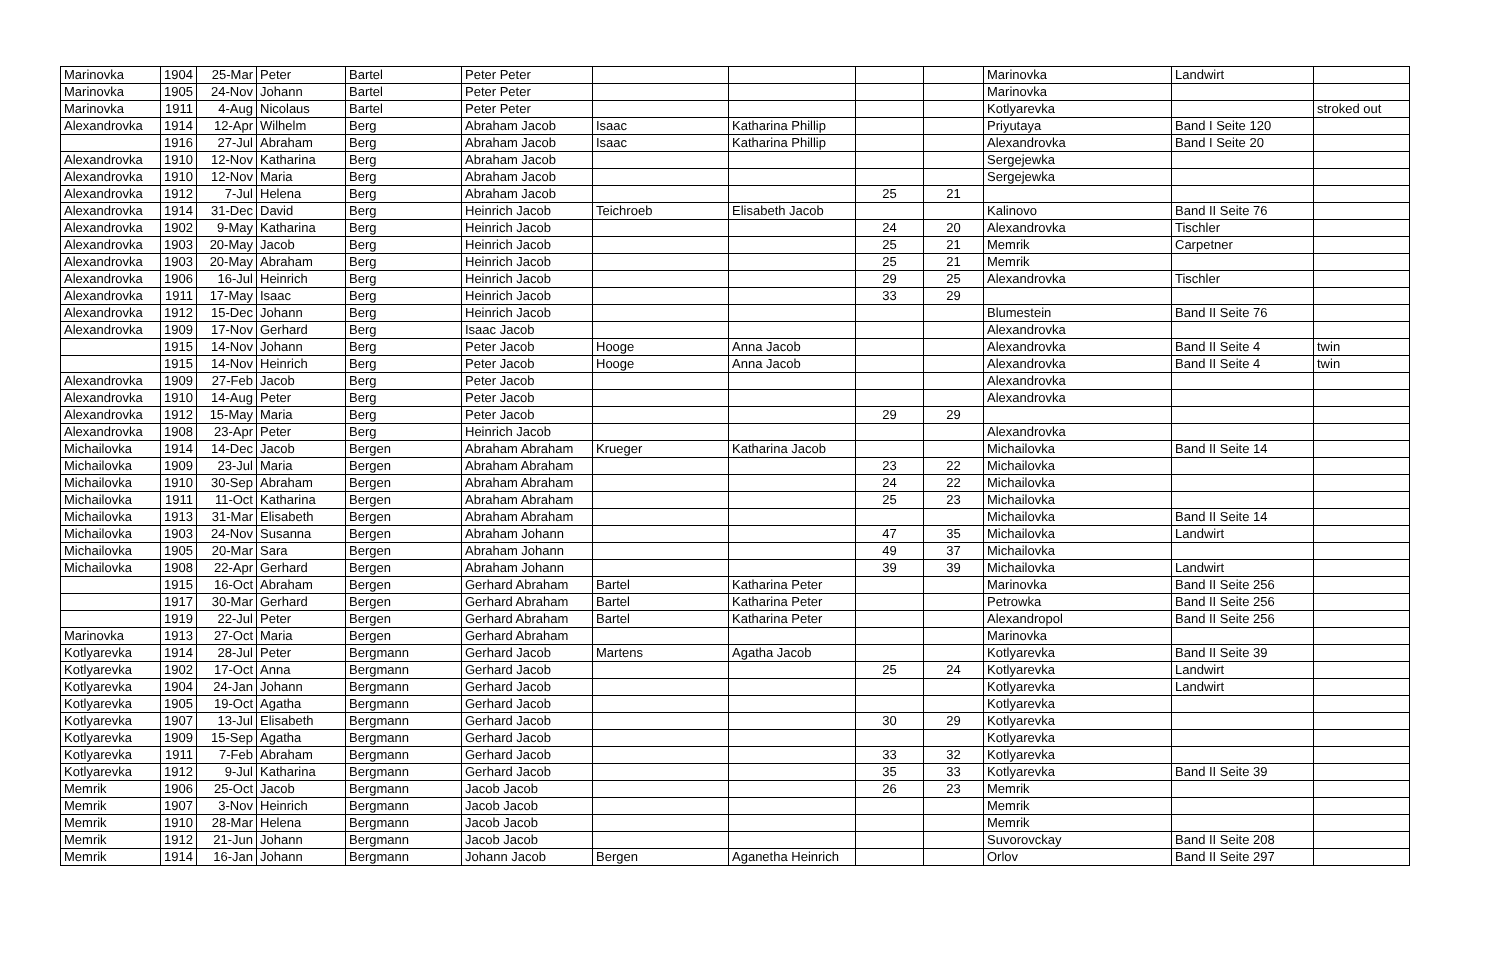| Marinovka | 1904 | 25-Mar | Peter | Bartel | Peter Peter | | | | | Marinovka | Landwirt | |
| Marinovka | 1905 | 24-Nov | Johann | Bartel | Peter Peter | | | | | Marinovka | | |
| Marinovka | 1911 | 4-Aug | Nicolaus | Bartel | Peter Peter | | | | | Kotlyarevka | | stroked out |
| Alexandrovka | 1914 | 12-Apr | Wilhelm | Berg | Abraham Jacob | Isaac | Katharina Phillip | | | Priyutaya | Band I Seite 120 | |
| | 1916 | 27-Jul | Abraham | Berg | Abraham Jacob | Isaac | Katharina Phillip | | | Alexandrovka | Band I Seite 20 | |
| Alexandrovka | 1910 | 12-Nov | Katharina | Berg | Abraham Jacob | | | | | Sergejewka | | |
| Alexandrovka | 1910 | 12-Nov | Maria | Berg | Abraham Jacob | | | | | Sergejewka | | |
| Alexandrovka | 1912 | 7-Jul | Helena | Berg | Abraham Jacob | | | 25 | 21 | | | |
| Alexandrovka | 1914 | 31-Dec | David | Berg | Heinrich Jacob | Teichroeb | Elisabeth Jacob | | | Kalinovo | Band II Seite 76 | |
| Alexandrovka | 1902 | 9-May | Katharina | Berg | Heinrich Jacob | | | 24 | 20 | Alexandrovka | Tischler | |
| Alexandrovka | 1903 | 20-May | Jacob | Berg | Heinrich Jacob | | | 25 | 21 | Memrik | Carpetner | |
| Alexandrovka | 1903 | 20-May | Abraham | Berg | Heinrich Jacob | | | 25 | 21 | Memrik | | |
| Alexandrovka | 1906 | 16-Jul | Heinrich | Berg | Heinrich Jacob | | | 29 | 25 | Alexandrovka | Tischler | |
| Alexandrovka | 1911 | 17-May | Isaac | Berg | Heinrich Jacob | | | 33 | 29 | | | |
| Alexandrovka | 1912 | 15-Dec | Johann | Berg | Heinrich Jacob | | | | | Blumestein | Band II Seite 76 | |
| Alexandrovka | 1909 | 17-Nov | Gerhard | Berg | Isaac Jacob | | | | | Alexandrovka | | |
| | 1915 | 14-Nov | Johann | Berg | Peter Jacob | Hooge | Anna Jacob | | | Alexandrovka | Band II Seite 4 | twin |
| | 1915 | 14-Nov | Heinrich | Berg | Peter Jacob | Hooge | Anna Jacob | | | Alexandrovka | Band II Seite 4 | twin |
| Alexandrovka | 1909 | 27-Feb | Jacob | Berg | Peter Jacob | | | | | Alexandrovka | | |
| Alexandrovka | 1910 | 14-Aug | Peter | Berg | Peter Jacob | | | | | Alexandrovka | | |
| Alexandrovka | 1912 | 15-May | Maria | Berg | Peter Jacob | | | 29 | 29 | | | |
| Alexandrovka | 1908 | 23-Apr | Peter | Berg | Heinrich Jacob | | | | | Alexandrovka | | |
| Michailovka | 1914 | 14-Dec | Jacob | Bergen | Abraham Abraham | Krueger | Katharina Jacob | | | Michailovka | Band II Seite 14 | |
| Michailovka | 1909 | 23-Jul | Maria | Bergen | Abraham Abraham | | | 23 | 22 | Michailovka | | |
| Michailovka | 1910 | 30-Sep | Abraham | Bergen | Abraham Abraham | | | 24 | 22 | Michailovka | | |
| Michailovka | 1911 | 11-Oct | Katharina | Bergen | Abraham Abraham | | | 25 | 23 | Michailovka | | |
| Michailovka | 1913 | 31-Mar | Elisabeth | Bergen | Abraham Abraham | | | | | Michailovka | Band II Seite 14 | |
| Michailovka | 1903 | 24-Nov | Susanna | Bergen | Abraham Johann | | | 47 | 35 | Michailovka | Landwirt | |
| Michailovka | 1905 | 20-Mar | Sara | Bergen | Abraham Johann | | | 49 | 37 | Michailovka | | |
| Michailovka | 1908 | 22-Apr | Gerhard | Bergen | Abraham Johann | | | 39 | 39 | Michailovka | Landwirt | |
| | 1915 | 16-Oct | Abraham | Bergen | Gerhard Abraham | Bartel | Katharina Peter | | | Marinovka | Band II Seite 256 | |
| | 1917 | 30-Mar | Gerhard | Bergen | Gerhard Abraham | Bartel | Katharina Peter | | | Petrowka | Band II Seite 256 | |
| | 1919 | 22-Jul | Peter | Bergen | Gerhard Abraham | Bartel | Katharina Peter | | | Alexandropol | Band II Seite 256 | |
| Marinovka | 1913 | 27-Oct | Maria | Bergen | Gerhard Abraham | | | | | Marinovka | | |
| Kotlyarevka | 1914 | 28-Jul | Peter | Bergmann | Gerhard Jacob | Martens | Agatha Jacob | | | Kotlyarevka | Band II Seite 39 | |
| Kotlyarevka | 1902 | 17-Oct | Anna | Bergmann | Gerhard Jacob | | | 25 | 24 | Kotlyarevka | Landwirt | |
| Kotlyarevka | 1904 | 24-Jan | Johann | Bergmann | Gerhard Jacob | | | | | Kotlyarevka | Landwirt | |
| Kotlyarevka | 1905 | 19-Oct | Agatha | Bergmann | Gerhard Jacob | | | | | Kotlyarevka | | |
| Kotlyarevka | 1907 | 13-Jul | Elisabeth | Bergmann | Gerhard Jacob | | | 30 | 29 | Kotlyarevka | | |
| Kotlyarevka | 1909 | 15-Sep | Agatha | Bergmann | Gerhard Jacob | | | | | Kotlyarevka | | |
| Kotlyarevka | 1911 | 7-Feb | Abraham | Bergmann | Gerhard Jacob | | | 33 | 32 | Kotlyarevka | | |
| Kotlyarevka | 1912 | 9-Jul | Katharina | Bergmann | Gerhard Jacob | | | 35 | 33 | Kotlyarevka | Band II Seite 39 | |
| Memrik | 1906 | 25-Oct | Jacob | Bergmann | Jacob Jacob | | | 26 | 23 | Memrik | | |
| Memrik | 1907 | 3-Nov | Heinrich | Bergmann | Jacob Jacob | | | | | Memrik | | |
| Memrik | 1910 | 28-Mar | Helena | Bergmann | Jacob Jacob | | | | | Memrik | | |
| Memrik | 1912 | 21-Jun | Johann | Bergmann | Jacob Jacob | | | | | Suvorovckay | Band II Seite 208 | |
| Memrik | 1914 | 16-Jan | Johann | Bergmann | Johann Jacob | Bergen | Aganetha Heinrich | | | Orlov | Band II Seite 297 | |